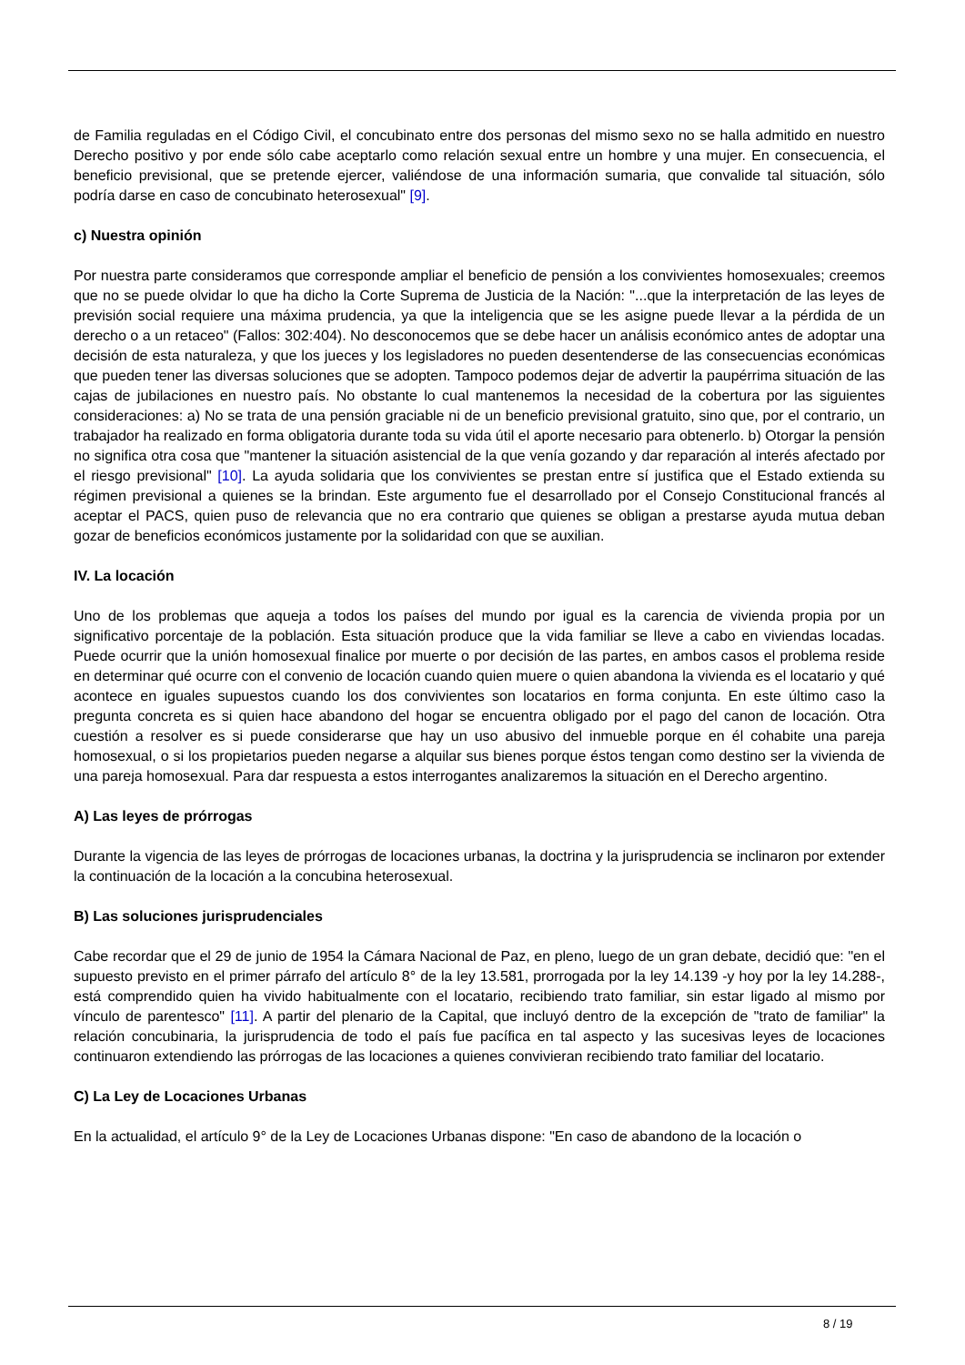de Familia reguladas en el Código Civil, el concubinato entre dos personas del mismo sexo no se halla admitido en nuestro Derecho positivo y por ende sólo cabe aceptarlo como relación sexual entre un hombre y una mujer. En consecuencia, el beneficio previsional, que se pretende ejercer, valiéndose de una información sumaria, que convalide tal situación, sólo podría darse en caso de concubinato heterosexual" [9].
c) Nuestra opinión
Por nuestra parte consideramos que corresponde ampliar el beneficio de pensión a los convivientes homosexuales; creemos que no se puede olvidar lo que ha dicho la Corte Suprema de Justicia de la Nación: "...que la interpretación de las leyes de previsión social requiere una máxima prudencia, ya que la inteligencia que se les asigne puede llevar a la pérdida de un derecho o a un retaceo" (Fallos: 302:404). No desconocemos que se debe hacer un análisis económico antes de adoptar una decisión de esta naturaleza, y que los jueces y los legisladores no pueden desentenderse de las consecuencias económicas que pueden tener las diversas soluciones que se adopten. Tampoco podemos dejar de advertir la paupérrima situación de las cajas de jubilaciones en nuestro país. No obstante lo cual mantenemos la necesidad de la cobertura por las siguientes consideraciones: a) No se trata de una pensión graciable ni de un beneficio previsional gratuito, sino que, por el contrario, un trabajador ha realizado en forma obligatoria durante toda su vida útil el aporte necesario para obtenerlo. b) Otorgar la pensión no significa otra cosa que "mantener la situación asistencial de la que venía gozando y dar reparación al interés afectado por el riesgo previsional" [10]. La ayuda solidaria que los convivientes se prestan entre sí justifica que el Estado extienda su régimen previsional a quienes se la brindan. Este argumento fue el desarrollado por el Consejo Constitucional francés al aceptar el PACS, quien puso de relevancia que no era contrario que quienes se obligan a prestarse ayuda mutua deban gozar de beneficios económicos justamente por la solidaridad con que se auxilian.
IV. La locación
Uno de los problemas que aqueja a todos los países del mundo por igual es la carencia de vivienda propia por un significativo porcentaje de la población. Esta situación produce que la vida familiar se lleve a cabo en viviendas locadas. Puede ocurrir que la unión homosexual finalice por muerte o por decisión de las partes, en ambos casos el problema reside en determinar qué ocurre con el convenio de locación cuando quien muere o quien abandona la vivienda es el locatario y qué acontece en iguales supuestos cuando los dos convivientes son locatarios en forma conjunta. En este último caso la pregunta concreta es si quien hace abandono del hogar se encuentra obligado por el pago del canon de locación. Otra cuestión a resolver es si puede considerarse que hay un uso abusivo del inmueble porque en él cohabite una pareja homosexual, o si los propietarios pueden negarse a alquilar sus bienes porque éstos tengan como destino ser la vivienda de una pareja homosexual. Para dar respuesta a estos interrogantes analizaremos la situación en el Derecho argentino.
A) Las leyes de prórrogas
Durante la vigencia de las leyes de prórrogas de locaciones urbanas, la doctrina y la jurisprudencia se inclinaron por extender la continuación de la locación a la concubina heterosexual.
B) Las soluciones jurisprudenciales
Cabe recordar que el 29 de junio de 1954 la Cámara Nacional de Paz, en pleno, luego de un gran debate, decidió que: "en el supuesto previsto en el primer párrafo del artículo 8° de la ley 13.581, prorrogada por la ley 14.139 -y hoy por la ley 14.288-, está comprendido quien ha vivido habitualmente con el locatario, recibiendo trato familiar, sin estar ligado al mismo por vínculo de parentesco" [11]. A partir del plenario de la Capital, que incluyó dentro de la excepción de "trato de familiar" la relación concubinaria, la jurisprudencia de todo el país fue pacífica en tal aspecto y las sucesivas leyes de locaciones continuaron extendiendo las prórrogas de las locaciones a quienes convivieran recibiendo trato familiar del locatario.
C) La Ley de Locaciones Urbanas
En la actualidad, el artículo 9° de la Ley de Locaciones Urbanas dispone: "En caso de abandono de la locación o
8 / 19